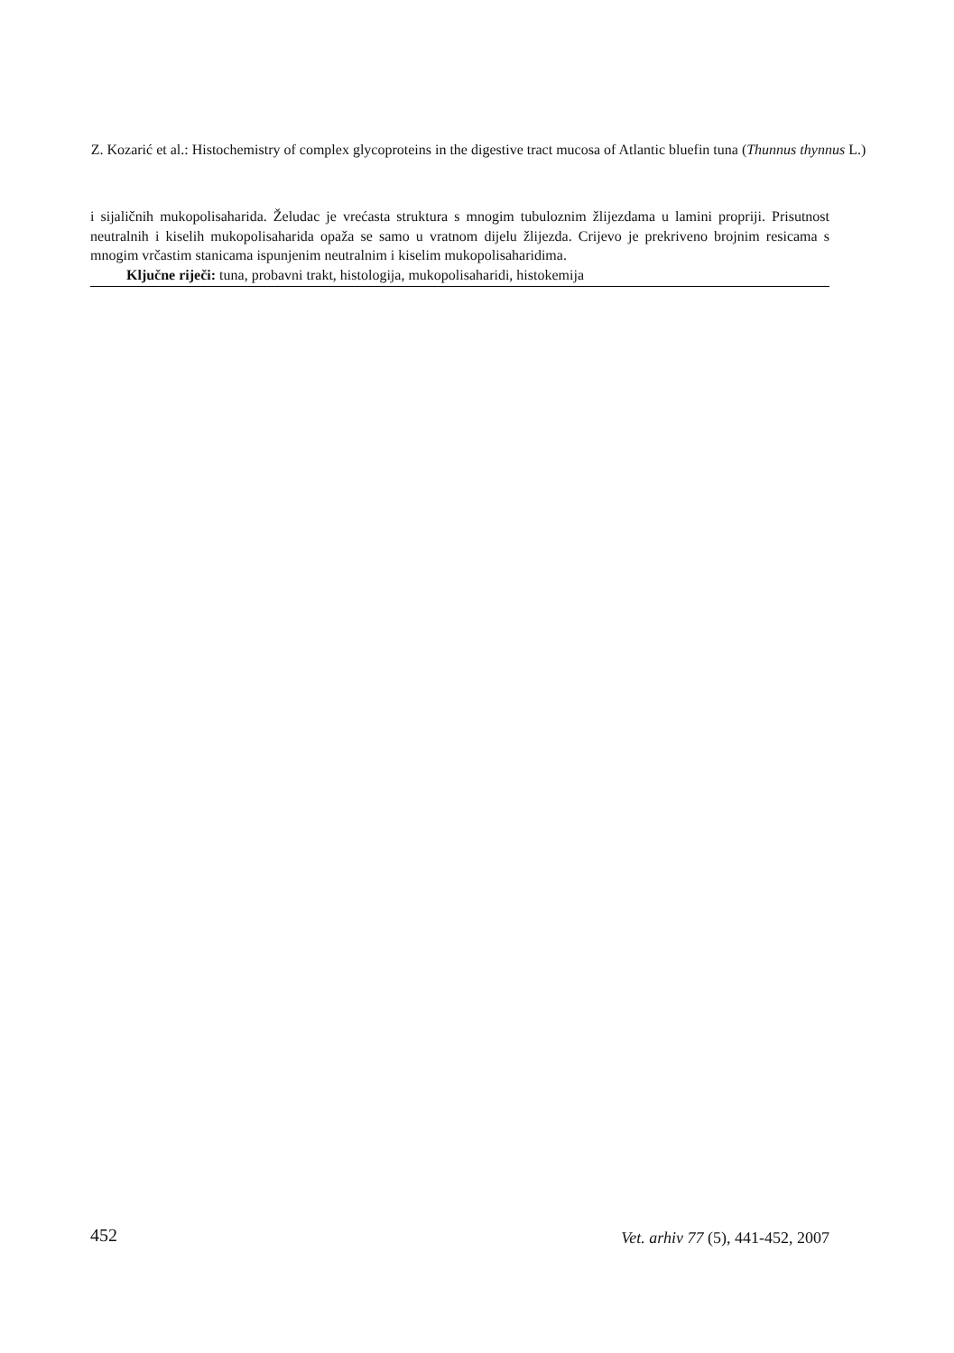Z. Kozarić et al.: Histochemistry of complex glycoproteins in the digestive tract mucosa of Atlantic bluefin tuna (Thunnus thynnus L.)
i sijaličnih mukopolisaharida. Želudac je vrećasta struktura s mnogim tubuloznim žlijezdama u lamini propriji. Prisutnost neutralnih i kiselih mukopolisaharida opaža se samo u vratnom dijelu žlijezda. Crijevo je prekriveno brojnim resicama s mnogim vrčastim stanicama ispunjenim neutralnim i kiselim mukopolisaharidima.
Ključne riječi: tuna, probavni trakt, histologija, mukopolisaharidi, histokemija
452 Vet. arhiv 77 (5), 441-452, 2007